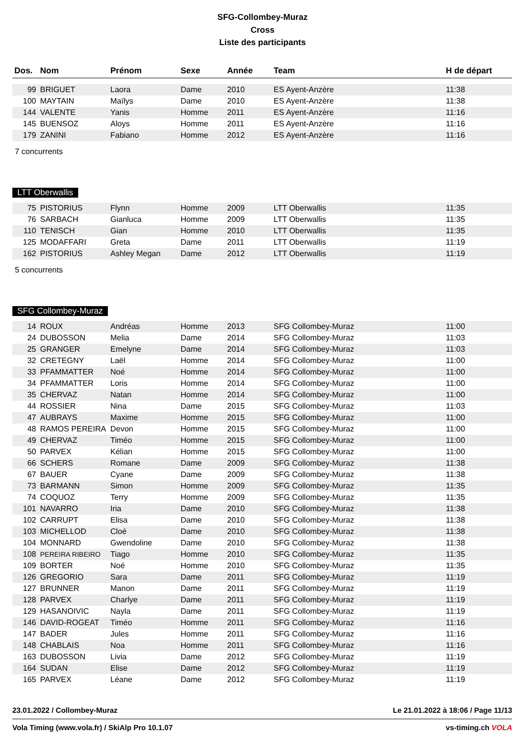SFG-Collombey-Muraz
Cross
Liste des participants
| Dos. | Nom | Prénom | Sexe | Année | Team | H de départ |
| --- | --- | --- | --- | --- | --- | --- |
| 99 | BRIGUET | Laora | Dame | 2010 | ES Ayent-Anzère | 11:38 |
| 100 | MAYTAIN | Maïlys | Dame | 2010 | ES Ayent-Anzère | 11:38 |
| 144 | VALENTE | Yanis | Homme | 2011 | ES Ayent-Anzère | 11:16 |
| 145 | BUENSOZ | Aloys | Homme | 2011 | ES Ayent-Anzère | 11:16 |
| 179 | ZANINI | Fabiano | Homme | 2012 | ES Ayent-Anzère | 11:16 |
7 concurrents
LTT Oberwallis
| 75 | PISTORIUS | Flynn | Homme | 2009 | LTT Oberwallis | 11:35 |
| 76 | SARBACH | Gianluca | Homme | 2009 | LTT Oberwallis | 11:35 |
| 110 | TENISCH | Gian | Homme | 2010 | LTT Oberwallis | 11:35 |
| 125 | MODAFFARI | Greta | Dame | 2011 | LTT Oberwallis | 11:19 |
| 162 | PISTORIUS | Ashley Megan | Dame | 2012 | LTT Oberwallis | 11:19 |
5 concurrents
SFG Collombey-Muraz
| 14 | ROUX | Andréas | Homme | 2013 | SFG Collombey-Muraz | 11:00 |
| 24 | DUBOSSON | Melia | Dame | 2014 | SFG Collombey-Muraz | 11:03 |
| 25 | GRANGER | Emelyne | Dame | 2014 | SFG Collombey-Muraz | 11:03 |
| 32 | CRETEGNY | Laël | Homme | 2014 | SFG Collombey-Muraz | 11:00 |
| 33 | PFAMMATTER | Noé | Homme | 2014 | SFG Collombey-Muraz | 11:00 |
| 34 | PFAMMATTER | Loris | Homme | 2014 | SFG Collombey-Muraz | 11:00 |
| 35 | CHERVAZ | Natan | Homme | 2014 | SFG Collombey-Muraz | 11:00 |
| 44 | ROSSIER | Nina | Dame | 2015 | SFG Collombey-Muraz | 11:03 |
| 47 | AUBRAYS | Maxime | Homme | 2015 | SFG Collombey-Muraz | 11:00 |
| 48 | RAMOS PEREIRA | Devon | Homme | 2015 | SFG Collombey-Muraz | 11:00 |
| 49 | CHERVAZ | Timéo | Homme | 2015 | SFG Collombey-Muraz | 11:00 |
| 50 | PARVEX | Kélian | Homme | 2015 | SFG Collombey-Muraz | 11:00 |
| 66 | SCHERS | Romane | Dame | 2009 | SFG Collombey-Muraz | 11:38 |
| 67 | BAUER | Cyane | Dame | 2009 | SFG Collombey-Muraz | 11:38 |
| 73 | BARMANN | Simon | Homme | 2009 | SFG Collombey-Muraz | 11:35 |
| 74 | COQUOZ | Terry | Homme | 2009 | SFG Collombey-Muraz | 11:35 |
| 101 | NAVARRO | Iria | Dame | 2010 | SFG Collombey-Muraz | 11:38 |
| 102 | CARRUPT | Elisa | Dame | 2010 | SFG Collombey-Muraz | 11:38 |
| 103 | MICHELLOD | Cloé | Dame | 2010 | SFG Collombey-Muraz | 11:38 |
| 104 | MONNARD | Gwendoline | Dame | 2010 | SFG Collombey-Muraz | 11:38 |
| 108 | PEREIRA RIBEIRO | Tiago | Homme | 2010 | SFG Collombey-Muraz | 11:35 |
| 109 | BORTER | Noé | Homme | 2010 | SFG Collombey-Muraz | 11:35 |
| 126 | GREGORIO | Sara | Dame | 2011 | SFG Collombey-Muraz | 11:19 |
| 127 | BRUNNER | Manon | Dame | 2011 | SFG Collombey-Muraz | 11:19 |
| 128 | PARVEX | Charlye | Dame | 2011 | SFG Collombey-Muraz | 11:19 |
| 129 | HASANOIVIC | Nayla | Dame | 2011 | SFG Collombey-Muraz | 11:19 |
| 146 | DAVID-ROGEAT | Timéo | Homme | 2011 | SFG Collombey-Muraz | 11:16 |
| 147 | BADER | Jules | Homme | 2011 | SFG Collombey-Muraz | 11:16 |
| 148 | CHABLAIS | Noa | Homme | 2011 | SFG Collombey-Muraz | 11:16 |
| 163 | DUBOSSON | Livia | Dame | 2012 | SFG Collombey-Muraz | 11:19 |
| 164 | SUDAN | Elise | Dame | 2012 | SFG Collombey-Muraz | 11:19 |
| 165 | PARVEX | Léane | Dame | 2012 | SFG Collombey-Muraz | 11:19 |
23.01.2022 / Collombey-Muraz Le 21.01.2022 à 18:06 / Page 11/13
Vola Timing (www.vola.fr) / SkiAlp Pro 10.1.07 vs-timing.ch VOLA